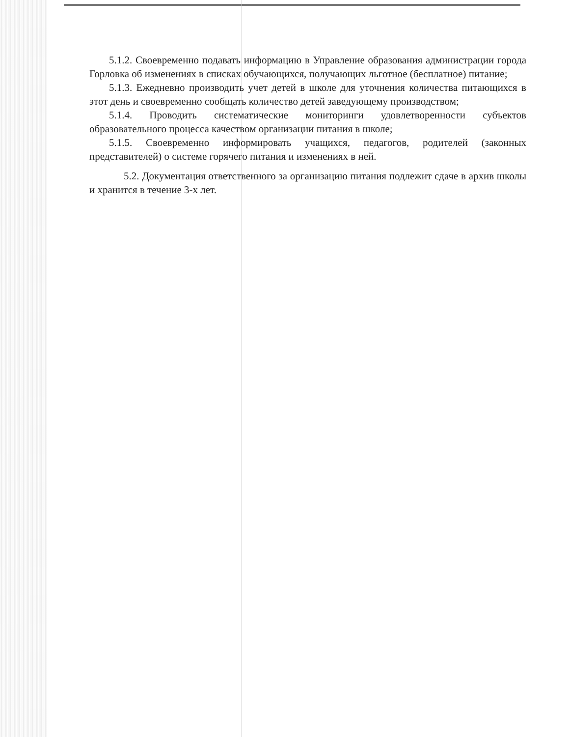5.1.2. Своевременно подавать информацию в Управление образования администрации города Горловка об изменениях в списках обучающихся, получающих льготное (бесплатное) питание;
5.1.3. Ежедневно производить учет детей в школе для уточнения количества питающихся в этот день и своевременно сообщать количество детей заведующему производством;
5.1.4. Проводить систематические мониторинги удовлетворенности субъектов образовательного процесса качеством организации питания в школе;
5.1.5. Своевременно информировать учащихся, педагогов, родителей (законных представителей) о системе горячего питания и изменениях в ней.
5.2. Документация ответственного за организацию питания подлежит сдаче в архив школы и хранится в течение 3-х лет.